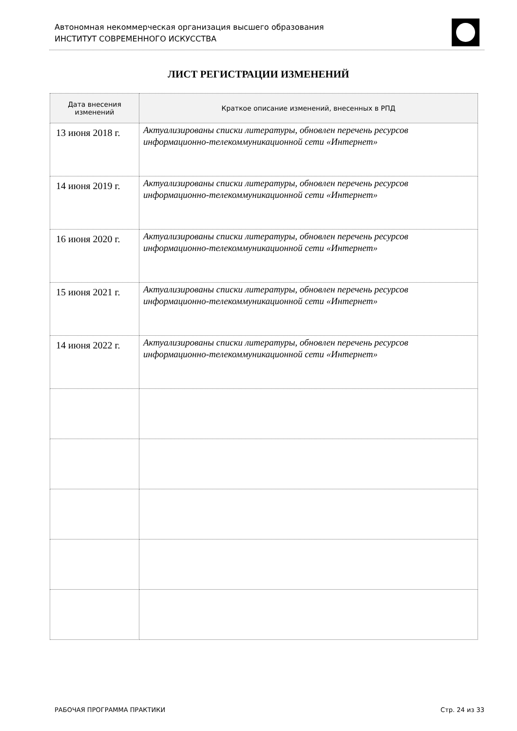Автономная некоммерческая организация высшего образования
ИНСТИТУТ СОВРЕМЕННОГО ИСКУССТВА
ЛИСТ РЕГИСТРАЦИИ ИЗМЕНЕНИЙ
| Дата внесения изменений | Краткое описание изменений, внесенных в РПД |
| --- | --- |
| 13 июня 2018 г. | Актуализированы списки литературы, обновлен перечень ресурсов информационно-телекоммуникационной сети «Интернет» |
| 14 июня 2019 г. | Актуализированы списки литературы, обновлен перечень ресурсов информационно-телекоммуникационной сети «Интернет» |
| 16 июня 2020 г. | Актуализированы списки литературы, обновлен перечень ресурсов информационно-телекоммуникационной сети «Интернет» |
| 15 июня 2021 г. | Актуализированы списки литературы, обновлен перечень ресурсов информационно-телекоммуникационной сети «Интернет» |
| 14 июня 2022 г. | Актуализированы списки литературы, обновлен перечень ресурсов информационно-телекоммуникационной сети «Интернет» |
РАБОЧАЯ ПРОГРАММА ПРАКТИКИ Стр. 24 из 33